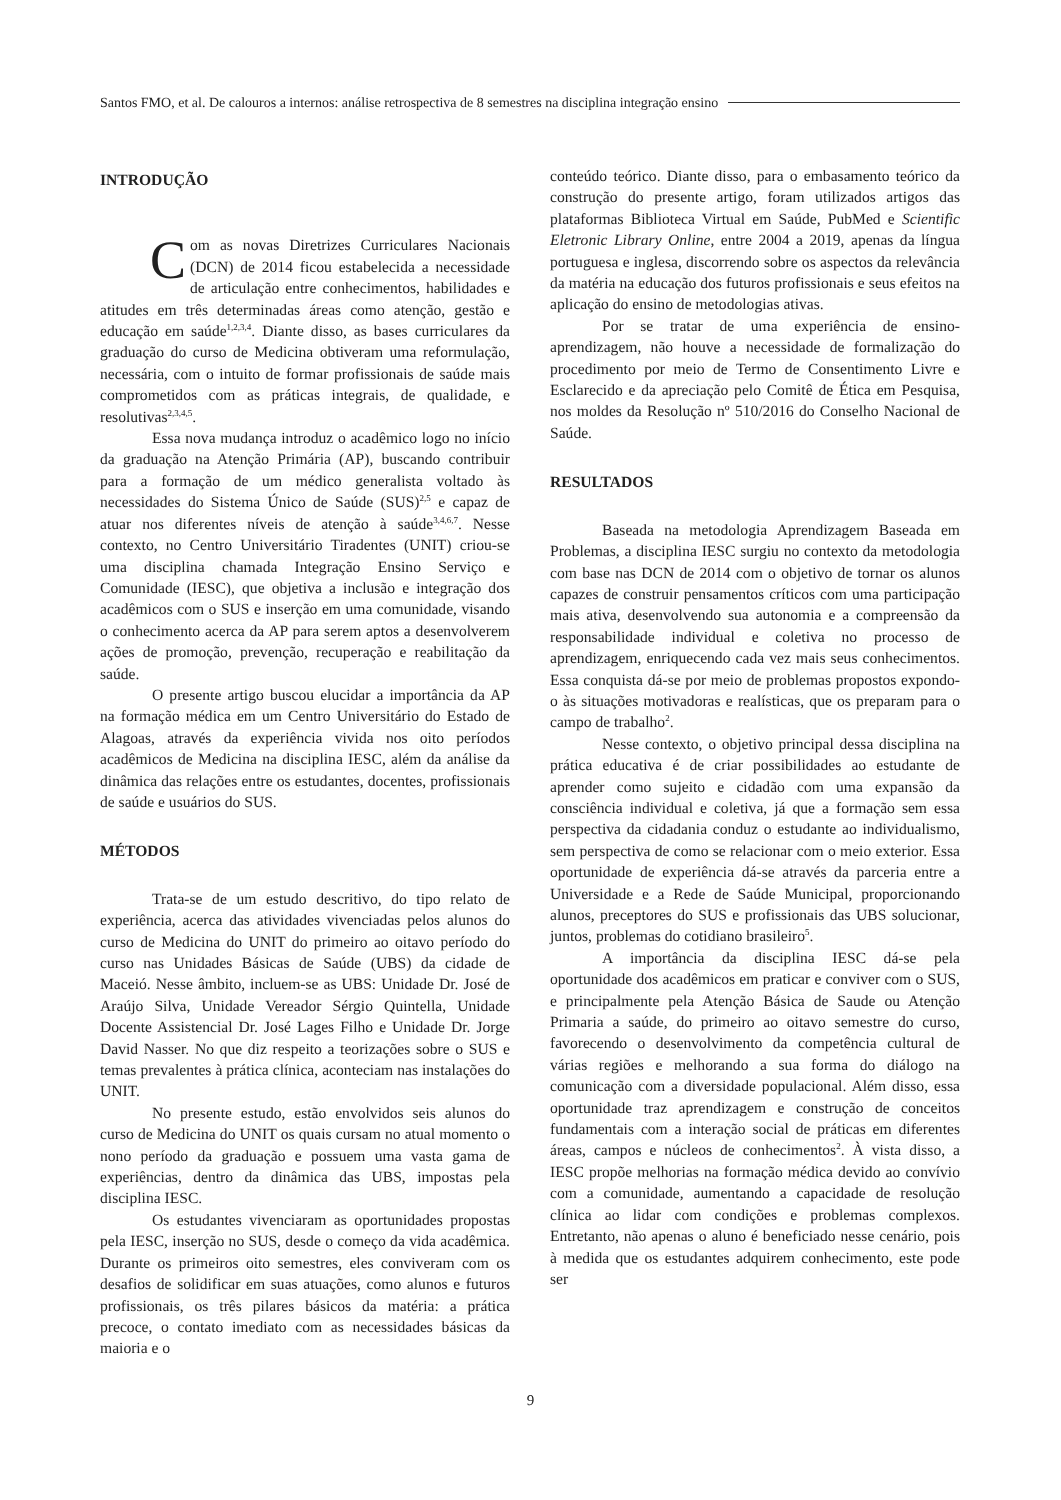Santos FMO, et al. De calouros a internos: análise retrospectiva de 8 semestres na disciplina integração ensino
INTRODUÇÃO
Com as novas Diretrizes Curriculares Nacionais (DCN) de 2014 ficou estabelecida a necessidade de articulação entre conhecimentos, habilidades e atitudes em três determinadas áreas como atenção, gestão e educação em saúde<sup>1,2,3,4</sup>. Diante disso, as bases curriculares da graduação do curso de Medicina obtiveram uma reformulação, necessária, com o intuito de formar profissionais de saúde mais comprometidos com as práticas integrais, de qualidade, e resolutivas<sup>2,3,4,5</sup>.
Essa nova mudança introduz o acadêmico logo no início da graduação na Atenção Primária (AP), buscando contribuir para a formação de um médico generalista voltado às necessidades do Sistema Único de Saúde (SUS)<sup>2,5</sup> e capaz de atuar nos diferentes níveis de atenção à saúde<sup>3,4,6,7</sup>. Nesse contexto, no Centro Universitário Tiradentes (UNIT) criou-se uma disciplina chamada Integração Ensino Serviço e Comunidade (IESC), que objetiva a inclusão e integração dos acadêmicos com o SUS e inserção em uma comunidade, visando o conhecimento acerca da AP para serem aptos a desenvolverem ações de promoção, prevenção, recuperação e reabilitação da saúde.
O presente artigo buscou elucidar a importância da AP na formação médica em um Centro Universitário do Estado de Alagoas, através da experiência vivida nos oito períodos acadêmicos de Medicina na disciplina IESC, além da análise da dinâmica das relações entre os estudantes, docentes, profissionais de saúde e usuários do SUS.
MÉTODOS
Trata-se de um estudo descritivo, do tipo relato de experiência, acerca das atividades vivenciadas pelos alunos do curso de Medicina do UNIT do primeiro ao oitavo período do curso nas Unidades Básicas de Saúde (UBS) da cidade de Maceió. Nesse âmbito, incluem-se as UBS: Unidade Dr. José de Araújo Silva, Unidade Vereador Sérgio Quintella, Unidade Docente Assistencial Dr. José Lages Filho e Unidade Dr. Jorge David Nasser. No que diz respeito a teorizações sobre o SUS e temas prevalentes à prática clínica, aconteciam nas instalações do UNIT.
No presente estudo, estão envolvidos seis alunos do curso de Medicina do UNIT os quais cursam no atual momento o nono período da graduação e possuem uma vasta gama de experiências, dentro da dinâmica das UBS, impostas pela disciplina IESC.
Os estudantes vivenciaram as oportunidades propostas pela IESC, inserção no SUS, desde o começo da vida acadêmica. Durante os primeiros oito semestres, eles conviveram com os desafios de solidificar em suas atuações, como alunos e futuros profissionais, os três pilares básicos da matéria: a prática precoce, o contato imediato com as necessidades básicas da maioria e o
conteúdo teórico. Diante disso, para o embasamento teórico da construção do presente artigo, foram utilizados artigos das plataformas Biblioteca Virtual em Saúde, PubMed e Scientific Eletronic Library Online, entre 2004 a 2019, apenas da língua portuguesa e inglesa, discorrendo sobre os aspectos da relevância da matéria na educação dos futuros profissionais e seus efeitos na aplicação do ensino de metodologias ativas.
Por se tratar de uma experiência de ensino-aprendizagem, não houve a necessidade de formalização do procedimento por meio de Termo de Consentimento Livre e Esclarecido e da apreciação pelo Comitê de Ética em Pesquisa, nos moldes da Resolução nº 510/2016 do Conselho Nacional de Saúde.
RESULTADOS
Baseada na metodologia Aprendizagem Baseada em Problemas, a disciplina IESC surgiu no contexto da metodologia com base nas DCN de 2014 com o objetivo de tornar os alunos capazes de construir pensamentos críticos com uma participação mais ativa, desenvolvendo sua autonomia e a compreensão da responsabilidade individual e coletiva no processo de aprendizagem, enriquecendo cada vez mais seus conhecimentos. Essa conquista dá-se por meio de problemas propostos expondo-o às situações motivadoras e realísticas, que os preparam para o campo de trabalho<sup>2</sup>.
Nesse contexto, o objetivo principal dessa disciplina na prática educativa é de criar possibilidades ao estudante de aprender como sujeito e cidadão com uma expansão da consciência individual e coletiva, já que a formação sem essa perspectiva da cidadania conduz o estudante ao individualismo, sem perspectiva de como se relacionar com o meio exterior. Essa oportunidade de experiência dá-se através da parceria entre a Universidade e a Rede de Saúde Municipal, proporcionando alunos, preceptores do SUS e profissionais das UBS solucionar, juntos, problemas do cotidiano brasileiro<sup>5</sup>.
A importância da disciplina IESC dá-se pela oportunidade dos acadêmicos em praticar e conviver com o SUS, e principalmente pela Atenção Básica de Saude ou Atenção Primaria a saúde, do primeiro ao oitavo semestre do curso, favorecendo o desenvolvimento da competência cultural de várias regiões e melhorando a sua forma do diálogo na comunicação com a diversidade populacional. Além disso, essa oportunidade traz aprendizagem e construção de conceitos fundamentais com a interação social de práticas em diferentes áreas, campos e núcleos de conhecimentos<sup>2</sup>. À vista disso, a IESC propõe melhorias na formação médica devido ao convívio com a comunidade, aumentando a capacidade de resolução clínica ao lidar com condições e problemas complexos. Entretanto, não apenas o aluno é beneficiado nesse cenário, pois à medida que os estudantes adquirem conhecimento, este pode ser
9